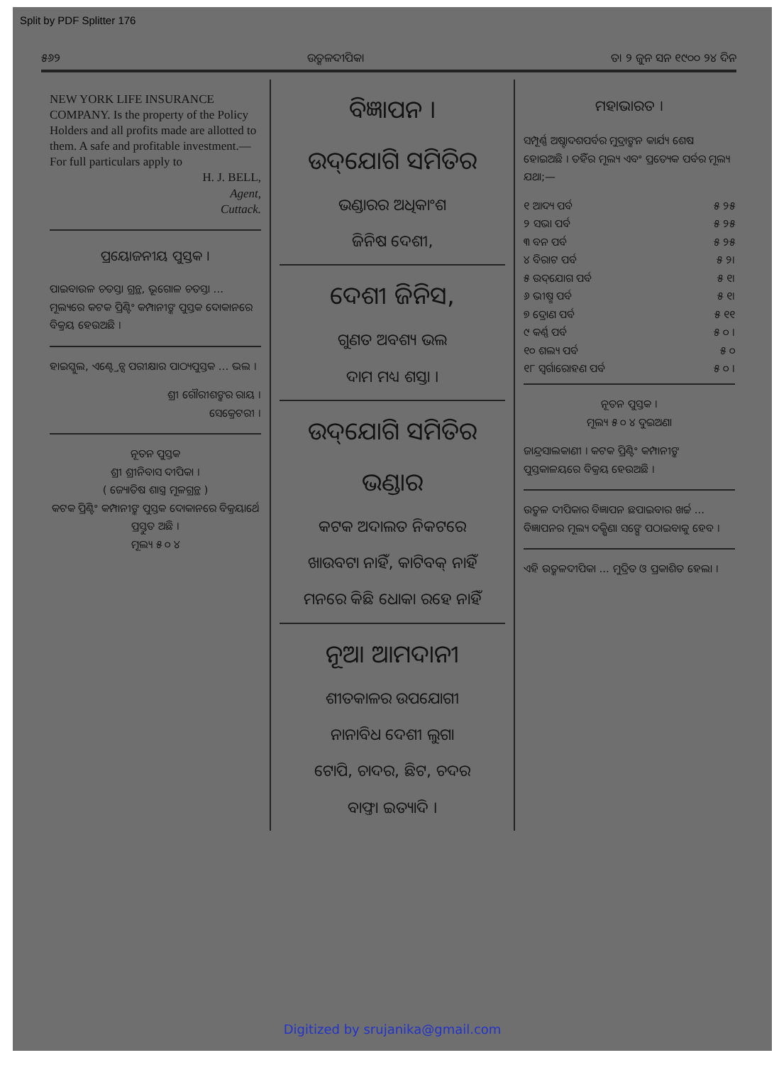Split by PDF Splitter 176
୫୬୨ ଉତ୍କଳଦୀପିକା ତା ୨ ଜୁନ ସନ ୧୯୦୦ ୨୪ ଦିନ
NEW YORK LIFE INSURANCE COMPANY. Is the property of the Policy Holders and all profits made are allotted to them. A safe and profitable investment.—For full particulars apply to
H. J. BELL,
Agent,
Cuttack.
ପ୍ରୟୋଜନୀୟ ପୁସ୍ତକ ।
ପାଇବାଉଳ ଚତସ୍ତା ଗ୍ରନ୍ଥ, ଭୂଗୋଳ ଚତସ୍ତା ... ମୂଲ୍ୟରେ କଟକ ପ୍ରିଣ୍ଟିଂ କମ୍ପାନୀଙ୍କ ପୁସ୍ତକ ଦୋକାନରେ ବିକ୍ରୟ ହେଉଅଛି ।
ହାଇସ୍କୁଲ, ଏଣ୍ଟ୍ରେନ୍ସ ପରୀକ୍ଷାର ପାଠ୍ୟପୁସ୍ତକ ... ଭଲ ।
ଶ୍ରୀ ଗୌରୀଶଙ୍କର ରାୟ ।
ସେକ୍ରେଟରୀ ।
ନୂତନ ପୁସ୍ତକ
ଶ୍ରୀ ଶ୍ରୀନିବାସ ଦୀପିକା ।
( ଜ୍ୟୋତିଷ ଶାସ୍ତ୍ର ମୂଳଗ୍ରନ୍ଥ )
କଟକ ପ୍ରିଣ୍ଟିଂ କମ୍ପାନୀଙ୍କ ପୁସ୍ତକ ଦୋକାନରେ ବିକ୍ରୟାର୍ଥେ ପ୍ରସ୍ତୁତ ଅଛି ।
ମୂଲ୍ୟ ୫ ୦ ୪
ବିଜ୍ଞାପନ ।
ଉଦ୍‌ଯୋଗି ସମିତିର
ଭଣ୍ଡାରର ଅଧିକାଂଶ
ଜିନିଷ ଦେଶୀ,
ଦେଶୀ ଜିନିସ,
ଗୁଣତ ଅବଶ୍ୟ ଭଲ
ଦାମ ମଧ୍ୟ ଶସ୍ତା ।
ଉଦ୍‌ଯୋଗି ସମିତିର
ଭଣ୍ଡାର
କଟକ ଅଦାଲତ ନିକଟରେ
ଖାଉବଟା ନାହିଁ, କାଟିବକ୍ ନାହିଁ
ମନରେ କିଛି ଧୋକା ରହେ ନାହିଁ
ନୂଆ ଆମଦାନୀ
ଶୀତକାଳର ଉପଯୋଗୀ
ନାନାବିଧ ଦେଶୀ ଲୁଗା
ଟୋପି, ଚାଦର, ଛିଟ, ଚଦର
ବାଫ୍ତା ଇତ୍ୟାଦି ।
ମହାଭାରତ ।
ସମ୍ପୂର୍ଣ୍ଣ ଅଷ୍ଟାଦଶପର୍ବର ମୁଦ୍ରାଙ୍କନ କାର୍ଯ୍ୟ ଶେଷ ହୋଇଅଛି । ତହିଁର ମୂଲ୍ୟ ଏବଂ ପ୍ରତ୍ୟେକ ପର୍ବର ମୂଲ୍ୟ ଯଥା;—
୧ ଆଦ୍ୟ ପର୍ବ ୫ ୨୫
୨ ସଭା ପର୍ବ ୫ ୨୫
୩ ବନ ପର୍ବ ୫ ୨୫
୪ ବିରାଟ ପର୍ବ ୫ ୨।
୫ ଉଦ୍‌ଯୋଗ ପର୍ବ ୫ ୧।
୬ ଭୀଷ୍ମ ପର୍ବ ୫ ୧।
୭ ଦ୍ରୋଣ ପର୍ବ ୫ ୧୧
୯ କର୍ଣ୍ଣ ପର୍ବ ୫ ୦ ।
୧୦ ଶଲ୍ୟ ପର୍ବ ୫ ୦
୧୮ ସ୍ୱର୍ଗାରୋହଣ ପର୍ବ ୫ ୦ ।
ନୂତନ ପୁସ୍ତକ ।
ମୂଲ୍ୟ ୫ ୦ ୪ ଦୁଇଅଣା
ଜାନ୍ଦ୍ରସାଲକାଣୀ । କଟକ ପ୍ରିଣ୍ଟିଂ କମ୍ପାନୀଙ୍କ ପୁସ୍ତକାଳୟରେ ବିକ୍ରୟ ହେଉଅଛି ।
ଉତ୍କଳ ଦୀପିକାର ବିଜ୍ଞାପନ ଛପାଇବାର ଖର୍ଚ୍ଚ ... ବିଜ୍ଞାପନର ମୂଲ୍ୟ ଦକ୍ଷିଣା ସଙ୍ଗେ ପଠାଇବାକୁ ହେବ ।
ଏହି ଉତ୍କଳଦୀପିକା ... ମୁଦ୍ରିତ ଓ ପ୍ରକାଶିତ ହେଲା ।
Digitized by srujanika@gmail.com